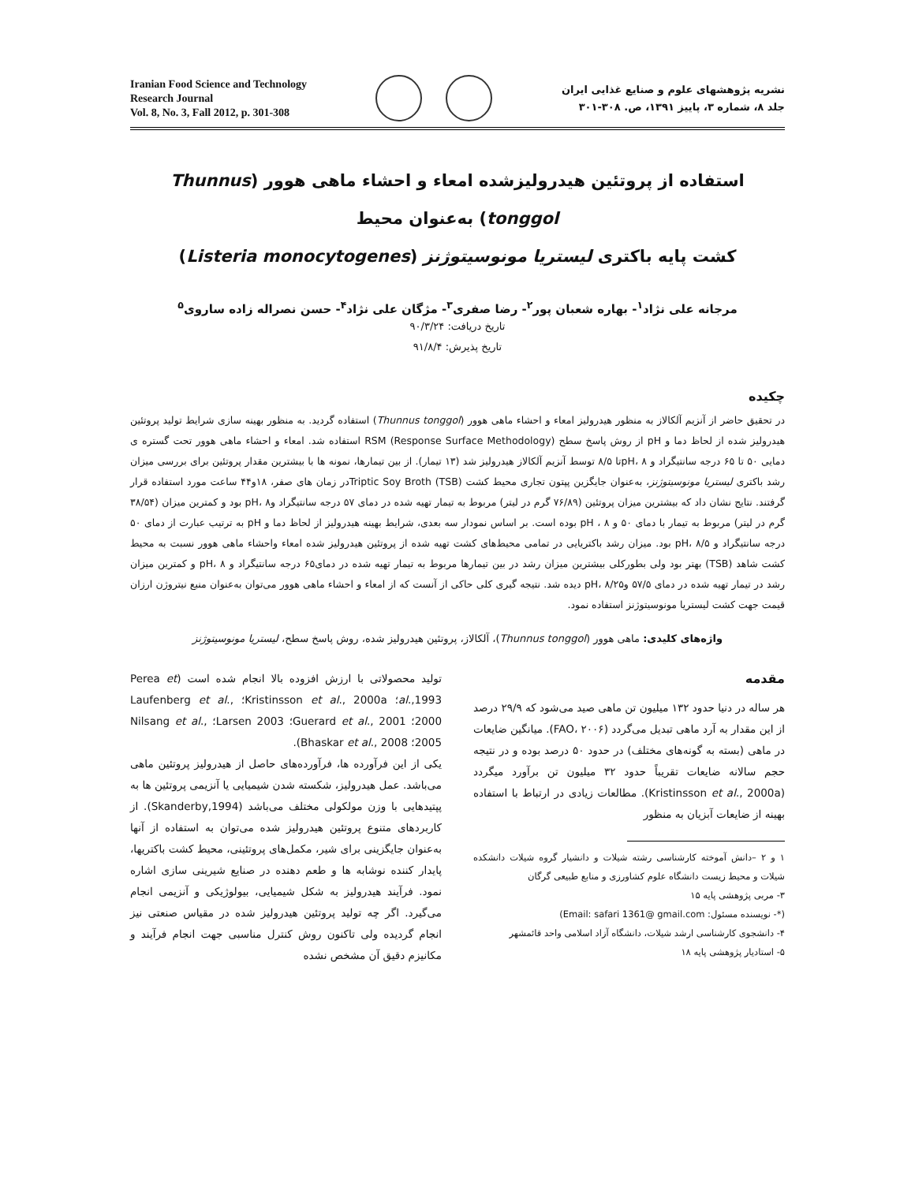Iranian Food Science and Technology
Research Journal
Vol. 8, No. 3, Fall 2012, p. 301-308
نشریه پژوهشهای علوم و صنایع غذایی ایران
جلد ۸، شماره ۳، پاییز ۱۳۹۱، ص. ۳۰۸-۳۰۱
استفاده از پروتئین هیدرولیزشده امعاء و احشاء ماهی هوور (Thunnus tonggol) به‌عنوان محیط
کشت پایه باکتری لیستریا مونوسیتوژنز (Listeria monocytogenes)
مرجانه علی نژاد<sup>۱</sup>- بهاره شعبان پور<sup>۲</sup>- رضا صفری<sup>۳</sup>- مژگان علی نژاد<sup>۴</sup>- حسن نصراله زاده ساروی<sup>۵</sup>
تاریخ دریافت: ۹۰/۳/۲۴
تاریخ پذیرش: ۹۱/۸/۴
چکیده
در تحقیق حاضر از آنزیم آلکالاز به منظور هیدرولیز امعاء و احشاء ماهی هوور (Thunnus tonggol) استفاده گردید. به منظور بهینه سازی شرایط تولید پروتئین هیدرولیز شده از لحاظ دما و pH از روش پاسخ سطح RSM (Response Surface Methodology) استفاده شد. امعاء و احشاء ماهی هوور تحت گستره ی دمایی ۵۰ تا ۶۵ درجه سانتیگراد و pH، ۸تا ۸/۵ توسط آنزیم آلکالاز هیدرولیز شد (۱۳ تیمار). از بین تیمارها، نمونه ها با بیشترین مقدار پروتئین برای بررسی میزان رشد باکتری لیستریا مونوسیتوژنز، به‌عنوان جایگزین پپتون تجاری محیط کشت Triptic Soy Broth (TSB)در زمان های صفر، ۱۸و۴۴ ساعت مورد استفاده قرار گرفتند. نتایج نشان داد که بیشترین میزان پروتئین (۷۶/۸۹ گرم در لیتر) مربوط به تیمار تهیه شده در دمای ۵۷ درجه سانتیگراد وpH، ۸ بود و کمترین میزان (۳۸/۵۴ گرم در لیتر) مربوط به تیمار با دمای ۵۰ و pH ، ۸ بوده است. بر اساس نمودار سه بعدی، شرایط بهینه هیدرولیز از لحاظ دما و pH به ترتیب عبارت از دمای ۵۰ درجه سانتیگراد و pH، ۸/۵ بود. میزان رشد باکتریایی در تمامی محیط‌های کشت تهیه شده از پروتئین هیدرولیز شده امعاء واحشاء ماهی هوور نسبت به محیط کشت شاهد (TSB) بهتر بود ولی بطورکلی بیشترین میزان رشد در بین تیمارها مربوط به تیمار تهیه شده در دمای۶۵ درجه سانتیگراد و pH، ۸ و کمترین میزان رشد در تیمار تهیه شده در دمای ۵۷/۵ وpH، ۸/۲۵ دیده شد. نتیجه گیری کلی حاکی از آنست که از امعاء و احشاء ماهی هوور می‌توان به‌عنوان منبع نیتروژن ارزان قیمت جهت کشت لیستریا مونوسیتوژنز استفاده نمود.
واژه‌های کلیدی: ماهی هوور (Thunnus tonggol)، آلکالاز، پروتئین هیدرولیز شده، روش پاسخ سطح، لیستریا مونوسیتوژنز
مقدمه
هر ساله در دنیا حدود ۱۳۲ میلیون تن ماهی صید می‌شود که ۲۹/۹ درصد از این مقدار به آرد ماهی تبدیل می‌گردد (FAO، ۲۰۰۶). میانگین ضایعات در ماهی (بسته به گونه‌های مختلف) در حدود ۵۰ درصد بوده و در نتیجه حجم سالانه ضایعات تقریباً حدود ۳۲ میلیون تن برآورد میگردد (Kristinsson et al., 2000a). مطالعات زیادی در ارتباط با استفاده بهینه از ضایعات آبزیان به منظور
۱ و ۲ –دانش آموخته کارشناسی رشته شیلات و دانشیار گروه شیلات دانشکده شیلات و محیط زیست دانشگاه علوم کشاورزی و منابع طبیعی گرگان
۳- مربی پژوهشی پایه ۱۵
(*- نویسنده مسئول: Email: safari 1361@ gmail.com)
۴- دانشجوی کارشناسی ارشد شیلات، دانشگاه آزاد اسلامی واحد قائمشهر
۵- استادیار پژوهشی پایه ۱۸
تولید محصولاتی با ارزش افزوده بالا انجام شده است (Perea et al.,1993؛ Kristinsson et al., 2000a؛ Laufenberg et al., 2000؛ Guerard et al., 2001؛ Larsen 2003؛ Nilsang et al., 2005؛ Bhaskar et al., 2008).
یکی از این فرآورده ها، فرآورده‌های حاصل از هیدرولیز پروتئین ماهی می‌باشد. عمل هیدرولیز، شکسته شدن شیمیایی یا آنزیمی پروتئین ها به پپتیدهایی با وزن مولکولی مختلف می‌باشد (Skanderby,1994). از کاربردهای متنوع پروتئین هیدرولیز شده می‌توان به استفاده از آنها به‌عنوان جایگزینی برای شیر، مکمل‌های پروتئینی، محیط کشت باکتریها، پایدار کننده نوشابه ها و طعم دهنده در صنایع شیرینی سازی اشاره نمود. فرآیند هیدرولیز به شکل شیمیایی، بیولوژیکی و آنزیمی انجام می‌گیرد. اگر چه تولید پروتئین هیدرولیز شده در مقیاس صنعتی نیز انجام گردیده ولی تاکنون روش کنترل مناسبی جهت انجام فرآیند و مکانیزم دقیق آن مشخص نشده